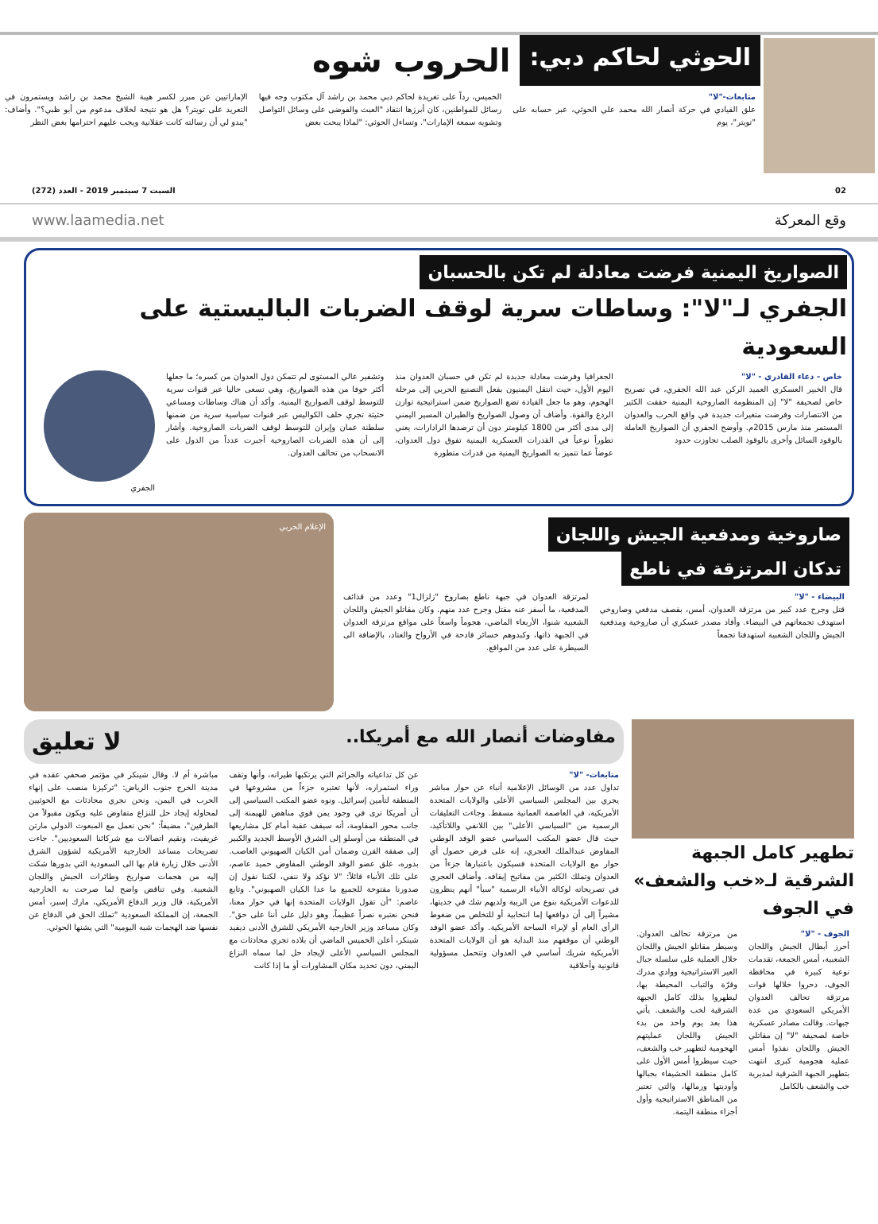الحوثي لحاكم دبي:
الحروب شوه
متابعات-"لا"
علق القيادي في حركة أنصار الله محمد علي الحوثي، عبر حسابه على "تويتر"، يوم
الخميس، رداً على تغريدة لحاكم دبي محمد بن راشد آل مكتوب وجه فيها رسائل للمواطنين، كان أبرزها انتقاد "العبث والفوضى على وسائل التواصل وتشويه سمعة الإمارات". وتساءل الحوثي: "لماذا يبحث بعض
الإماراتيين عن مبرر لكسر هيبة الشيخ محمد بن راشد ويستمرون في التغريد على تويتر؟ هل هو نتيجة لخلاف مدعوم من أبو ظبي؟". وأضاف: "يبدو لي أن رسالته كانت عقلانية ويجب عليهم احترامها بغض النظر
02 السبت 7 سبتمبر 2019 - العدد (272)
وقع المعركة www.laamedia.net
الصواريخ اليمنية فرضت معادلة لم تكن بالحسبان
الجفري لـ"لا": وساطات سرية لوقف الضربات الباليستية على السعودية
خاص - دعاء القادري - "لا"
قال الخبير العسكري العميد الركن عبد الله الجفري، في تصريح خاص لصحيفة "لا" إن المنظومة الصاروخية اليمنية حققت الكثير من الانتصارات وفرضت متغيرات جديدة في واقع الحرب والعدوان المستمر منذ مارس 2015م. وأوضح الجفري أن الصواريخ العاملة بالوقود السائل وأخرى بالوقود الصلب تجاوزت حدود
الجغرافيا وفرضت معادلة جديدة لم تكن في حسبان العدوان منذ اليوم الأول، حيث انتقل اليمنيون بفعل التصنيع الحربي إلى مرحلة الهجوم، وهو ما جعل القيادة تضع الصواريخ ضمن استراتيجية توازن الردع والقوة. وأضاف أن وصول الصواريخ والطيران المسير اليمني إلى مدى أكثر من 1800 كيلومتر دون أن ترصدها الرادارات، يعني تطوراً نوعياً في القدرات العسكرية اليمنية تفوق دول العدوان، عوضاً عما تتميز به الصواريخ اليمنية من قدرات متطورة
وتشفير عالي المستوى لم تتمكن دول العدوان من كسره؛ ما جعلها أكثر خوفا من هذه الصواريخ، وهي تسعى حاليا عبر قنوات سرية للتوسط لوقف الصواريخ اليمنية. وأكد أن هناك وساطات ومساعي حثيثة تجري خلف الكواليس عبر قنوات سياسية سرية من ضمنها سلطنة عمان وإيران للتوسط لوقف الضربات الصاروخية. وأشار إلى أن هذه الضربات الصاروخية أجبرت عدداً من الدول على الانسحاب من تحالف العدوان.
الجفري
صاروخية ومدفعية الجيش واللجان
تدكان المرتزقة في ناطع
البيضاء - "لا"
قتل وجرح عدد كبير من مرتزقة العدوان، أمس، بقصف مدفعي وصاروخي استهدف تجمعاتهم في البيضاء. وأفاد مصدر عسكري أن صاروخية ومدفعية الجيش واللجان الشعبية استهدفتا تجمعاً
لمرتزقة العدوان في جبهة ناطع بصاروخ "زلزال1" وعدد من قذائف المدفعية، ما أسفر عنه مقتل وجرح عدد منهم. وكان مقاتلو الجيش واللجان الشعبية شنوا، الأربعاء الماضي، هجوماً واسعاً على مواقع مرتزقة العدوان في الجبهة ذاتها، وكبدوهم خسائر فادحة في الأرواح والعتاد، بالإضافة الى السيطرة على عدد من المواقع.
الإعلام الحربي
تطهير كامل الجبهة الشرقية لـ«خب والشعف» في الجوف
الجوف - "لا"
أحرز أبطال الجيش واللجان الشعبية، أمس الجمعة، تقدمات نوعية كبيرة في محافظة الجوف، دحروا خلالها قوات مرتزقة تحالف العدوان الأمريكي السعودي من عدة جبهات. وقالت مصادر عسكرية خاصة لصحيفة "لا" إن مقاتلي الجيش واللجان نفذوا أمس عملية هجومية كبرى انتهت بتطهير الجبهة الشرقية لمديرية خب والشعف بالكامل
من مرتزقة تحالف العدوان. وسيطر مقاتلو الجيش واللجان خلال العملية على سلسلة جبال العير الاستراتيجية ووادي مدرك وقرّة والتباب المحيطة بها، ليطهروا بذلك كامل الجبهة الشرقية لخب والشعف. يأتي هذا بعد يوم واحد من بدء الجيش واللجان عمليتهم الهجومية لتطهير خب والشعف، حيث سيطروا أمس الأول على كامل منطقة الحشيفاء بجبالها وأوديتها ورمالها، والتي تعتبر من المناطق الاستراتيجية وأول أجزاء منطقة اليتمة.
مفاوضات أنصار الله مع أمريكا.. لا تعليق
متابعات- "لا"
تداول عدد من الوسائل الإعلامية أنباء عن حوار مباشر يجري بين المجلس السياسي الأعلى والولايات المتحدة الأمريكية، في العاصمة العمانية مسقط. وجاءت التعليقات الرسمية من "السياسي الأعلى" بين اللانفي واللاتأكيد، حيث قال عضو المكتب السياسي عضو الوفد الوطني المفاوض عبدالملك العجري، إنه على فرض حصول أي حوار مع الولايات المتحدة فسيكون باعتبارها جزءاً من العدوان وتملك الكثير من مفاتيح إيقافه. وأضاف العجري في تصريحاته لوكالة الأنباء الرسمية "سبأ" أنهم ينظرون للدعوات الأمريكية بنوع من الريبة ولديهم شك في جديتها، مشيراً إلى أن دوافعها إما انتخابية أو للتخلص من ضغوط الرأي العام أو لإبراء الساحة الأمريكية. وأكد عضو الوفد الوطني أن موقفهم منذ البداية هو أن الولايات المتحدة الأمريكية شريك أساسي في العدوان وتتحمل مسؤولية قانونية وأخلاقية
عن كل تداعياته والجرائم التي يرتكبها طيرانه، وأنها وتقف وراء استمراره، لأنها تعتبره جزءاً من مشروعها في المنطقة لتأمين إسرائيل. ونوه عضو المكتب السياسي إلى أن أمريكا ترى في وجود يمن قوي مناهض للهيمنة إلى جانب محور المقاومة، أنه سيقف عقبة أمام كل مشاريعها في المنطقة من أوسلو إلى الشرق الأوسط الجديد والكبير إلى صفقة القرن وضمان أمن الكيان الصهيوني الغاصب. بدوره، علق عضو الوفد الوطني المفاوض حميد عاصم، على تلك الأنباء قائلاً: "لا نؤكد ولا ننفي، لكننا نقول إن صدورنا مفتوحة للجميع ما عدا الكيان الصهيوني". وتابع عاصم: "أن تقول الولايات المتحدة إنها في حوار معنا، فنحن نعتبره نصراً عظيماً، وهو دليل على أننا على حق". وكان مساعد وزير الخارجية الأمريكي للشرق الأدنى ديفيد شينكر، أعلن الخميس الماضي أن بلاده تجري محادثات مع المجلس السياسي الأعلى لإيجاد حل لما سماه النزاع اليمني، دون تحديد مكان المشاورات أو ما إذا كانت
مباشرة أم لا. وقال شينكر في مؤتمر صحفي عقده في مدينة الخرج جنوب الرياض: "تركيزنا منصب على إنهاء الحرب في اليمن، ونحن نجري محادثات مع الحوثيين لمحاولة إيجاد حل للنزاع متفاوض عليه ويكون مقبولاً من الطرفين"، مضيفاً: "نحن نعمل مع المبعوث الدولي مارتن غريفيث، ونقيم اتصالات مع شركائنا السعوديين". جاءت تصريحات مساعد الخارجية الأمريكية لشؤون الشرق الأدنى خلال زيارة قام بها الى السعودية التي بدورها شكت إليه من هجمات صواريخ وطائرات الجيش واللجان الشعبية. وفي تناقض واضح لما صرحت به الخارجية الأمريكية، قال وزير الدفاع الأمريكي، مارك إسبر، أمس الجمعة، إن المملكة السعودية "تملك الحق في الدفاع عن نفسها ضد الهجمات شبه اليومية" التي يشنها الحوثي.